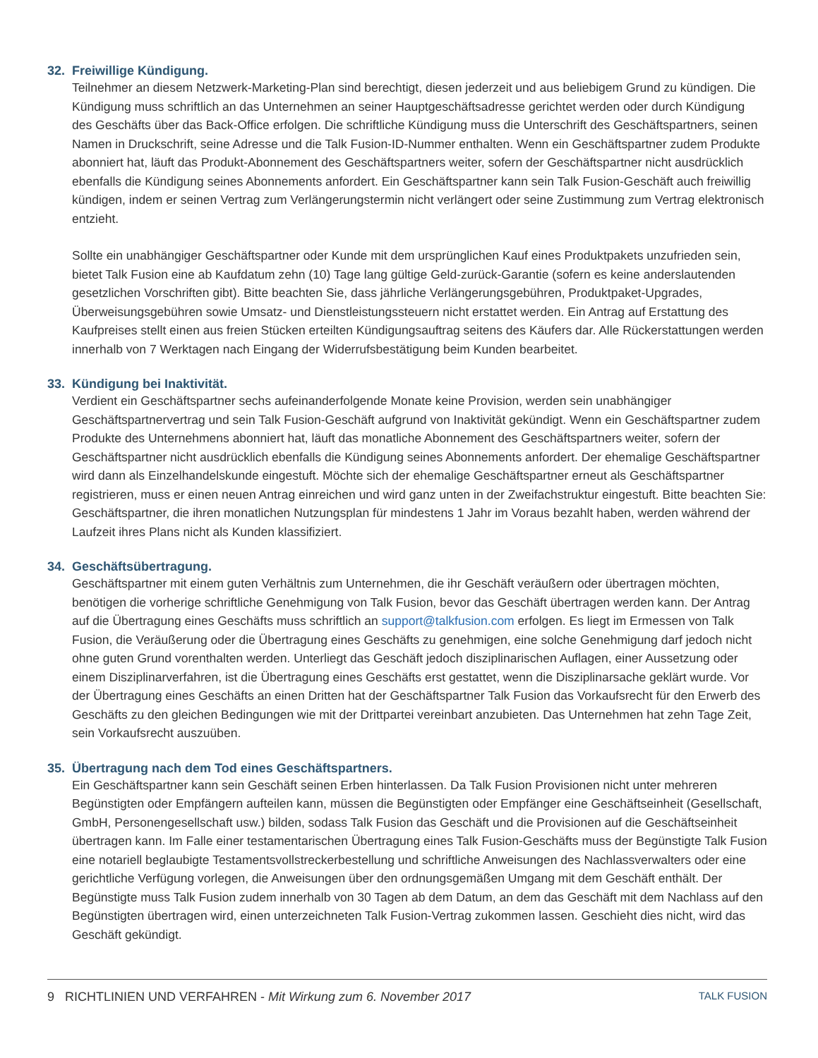32. Freiwillige Kündigung.
Teilnehmer an diesem Netzwerk-Marketing-Plan sind berechtigt, diesen jederzeit und aus beliebigem Grund zu kündigen. Die Kündigung muss schriftlich an das Unternehmen an seiner Hauptgeschäftsadresse gerichtet werden oder durch Kündigung des Geschäfts über das Back-Office erfolgen. Die schriftliche Kündigung muss die Unterschrift des Geschäftspartners, seinen Namen in Druckschrift, seine Adresse und die Talk Fusion-ID-Nummer enthalten. Wenn ein Geschäftspartner zudem Produkte abonniert hat, läuft das Produkt-Abonnement des Geschäftspartners weiter, sofern der Geschäftspartner nicht ausdrücklich ebenfalls die Kündigung seines Abonnements anfordert. Ein Geschäftspartner kann sein Talk Fusion-Geschäft auch freiwillig kündigen, indem er seinen Vertrag zum Verlängerungstermin nicht verlängert oder seine Zustimmung zum Vertrag elektronisch entzieht.
Sollte ein unabhängiger Geschäftspartner oder Kunde mit dem ursprünglichen Kauf eines Produktpakets unzufrieden sein, bietet Talk Fusion eine ab Kaufdatum zehn (10) Tage lang gültige Geld-zurück-Garantie (sofern es keine anderslautenden gesetzlichen Vorschriften gibt). Bitte beachten Sie, dass jährliche Verlängerungsgebühren, Produktpaket-Upgrades, Überweisungsgebühren sowie Umsatz- und Dienstleistungssteuern nicht erstattet werden. Ein Antrag auf Erstattung des Kaufpreises stellt einen aus freien Stücken erteilten Kündigungsauftrag seitens des Käufers dar. Alle Rückerstattungen werden innerhalb von 7 Werktagen nach Eingang der Widerrufsbestätigung beim Kunden bearbeitet.
33. Kündigung bei Inaktivität.
Verdient ein Geschäftspartner sechs aufeinanderfolgende Monate keine Provision, werden sein unabhängiger Geschäftspartnervertrag und sein Talk Fusion-Geschäft aufgrund von Inaktivität gekündigt. Wenn ein Geschäftspartner zudem Produkte des Unternehmens abonniert hat, läuft das monatliche Abonnement des Geschäftspartners weiter, sofern der Geschäftspartner nicht ausdrücklich ebenfalls die Kündigung seines Abonnements anfordert. Der ehemalige Geschäftspartner wird dann als Einzelhandelskunde eingestuft. Möchte sich der ehemalige Geschäftspartner erneut als Geschäftspartner registrieren, muss er einen neuen Antrag einreichen und wird ganz unten in der Zweifachstruktur eingestuft. Bitte beachten Sie: Geschäftspartner, die ihren monatlichen Nutzungsplan für mindestens 1 Jahr im Voraus bezahlt haben, werden während der Laufzeit ihres Plans nicht als Kunden klassifiziert.
34. Geschäftsübertragung.
Geschäftspartner mit einem guten Verhältnis zum Unternehmen, die ihr Geschäft veräußern oder übertragen möchten, benötigen die vorherige schriftliche Genehmigung von Talk Fusion, bevor das Geschäft übertragen werden kann. Der Antrag auf die Übertragung eines Geschäfts muss schriftlich an support@talkfusion.com erfolgen. Es liegt im Ermessen von Talk Fusion, die Veräußerung oder die Übertragung eines Geschäfts zu genehmigen, eine solche Genehmigung darf jedoch nicht ohne guten Grund vorenthalten werden. Unterliegt das Geschäft jedoch disziplinarischen Auflagen, einer Aussetzung oder einem Disziplinarverfahren, ist die Übertragung eines Geschäfts erst gestattet, wenn die Disziplinarsache geklärt wurde. Vor der Übertragung eines Geschäfts an einen Dritten hat der Geschäftspartner Talk Fusion das Vorkaufsrecht für den Erwerb des Geschäfts zu den gleichen Bedingungen wie mit der Drittpartei vereinbart anzubieten. Das Unternehmen hat zehn Tage Zeit, sein Vorkaufsrecht auszuüben.
35. Übertragung nach dem Tod eines Geschäftspartners.
Ein Geschäftspartner kann sein Geschäft seinen Erben hinterlassen. Da Talk Fusion Provisionen nicht unter mehreren Begünstigten oder Empfängern aufteilen kann, müssen die Begünstigten oder Empfänger eine Geschäftseinheit (Gesellschaft, GmbH, Personengesellschaft usw.) bilden, sodass Talk Fusion das Geschäft und die Provisionen auf die Geschäftseinheit übertragen kann. Im Falle einer testamentarischen Übertragung eines Talk Fusion-Geschäfts muss der Begünstigte Talk Fusion eine notariell beglaubigte Testamentsvollstreckerbestellung und schriftliche Anweisungen des Nachlassverwalters oder eine gerichtliche Verfügung vorlegen, die Anweisungen über den ordnungsgemäßen Umgang mit dem Geschäft enthält. Der Begünstigte muss Talk Fusion zudem innerhalb von 30 Tagen ab dem Datum, an dem das Geschäft mit dem Nachlass auf den Begünstigten übertragen wird, einen unterzeichneten Talk Fusion-Vertrag zukommen lassen. Geschieht dies nicht, wird das Geschäft gekündigt.
9 RICHTLINIEN UND VERFAHREN - Mit Wirkung zum 6. November 2017
TALK FUSION